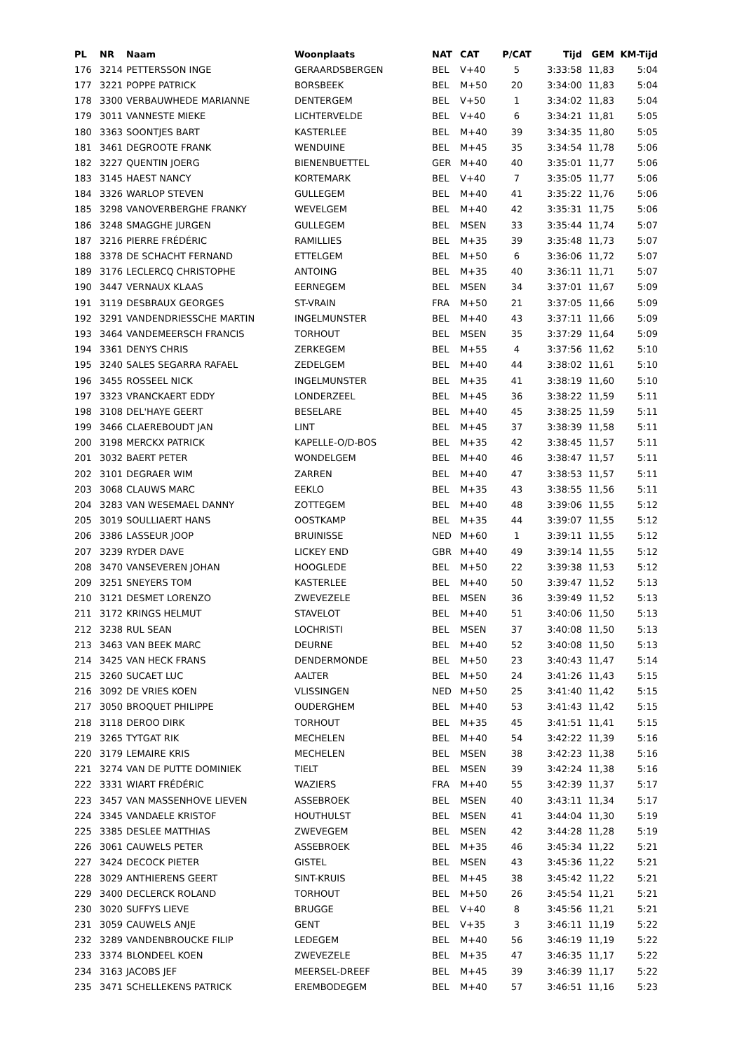| PL | NR | Naam | Woonplaats | NAT | CAT | P/CAT | Tijd | GEM | KM-Tijd |
| --- | --- | --- | --- | --- | --- | --- | --- | --- | --- |
| 176 | 3214 | PETTERSSON INGE | GERAARDSBERGEN | BEL | V+40 | 5 | 3:33:58 | 11,83 | 5:04 |
| 177 | 3221 | POPPE PATRICK | BORSBEEK | BEL | M+50 | 20 | 3:34:00 | 11,83 | 5:04 |
| 178 | 3300 | VERBAUWHEDE MARIANNE | DENTERGEM | BEL | V+50 | 1 | 3:34:02 | 11,83 | 5:04 |
| 179 | 3011 | VANNESTE MIEKE | LICHTERVELDE | BEL | V+40 | 6 | 3:34:21 | 11,81 | 5:05 |
| 180 | 3363 | SOONTJES BART | KASTERLEE | BEL | M+40 | 39 | 3:34:35 | 11,80 | 5:05 |
| 181 | 3461 | DEGROOTE FRANK | WENDUINE | BEL | M+45 | 35 | 3:34:54 | 11,78 | 5:06 |
| 182 | 3227 | QUENTIN JOERG | BIENENBUETTEL | GER | M+40 | 40 | 3:35:01 | 11,77 | 5:06 |
| 183 | 3145 | HAEST NANCY | KORTEMARK | BEL | V+40 | 7 | 3:35:05 | 11,77 | 5:06 |
| 184 | 3326 | WARLOP STEVEN | GULLEGEM | BEL | M+40 | 41 | 3:35:22 | 11,76 | 5:06 |
| 185 | 3298 | VANOVERBERGHE FRANKY | WEVELGEM | BEL | M+40 | 42 | 3:35:31 | 11,75 | 5:06 |
| 186 | 3248 | SMAGGHE JURGEN | GULLEGEM | BEL | MSEN | 33 | 3:35:44 | 11,74 | 5:07 |
| 187 | 3216 | PIERRE FRÉDÉRIC | RAMILLIES | BEL | M+35 | 39 | 3:35:48 | 11,73 | 5:07 |
| 188 | 3378 | DE SCHACHT FERNAND | ETTELGEM | BEL | M+50 | 6 | 3:36:06 | 11,72 | 5:07 |
| 189 | 3176 | LECLERCQ CHRISTOPHE | ANTOING | BEL | M+35 | 40 | 3:36:11 | 11,71 | 5:07 |
| 190 | 3447 | VERNAUX KLAAS | EERNEGEM | BEL | MSEN | 34 | 3:37:01 | 11,67 | 5:09 |
| 191 | 3119 | DESBRAUX GEORGES | ST-VRAIN | FRA | M+50 | 21 | 3:37:05 | 11,66 | 5:09 |
| 192 | 3291 | VANDENDRIESSCHE MARTIN | INGELMUNSTER | BEL | M+40 | 43 | 3:37:11 | 11,66 | 5:09 |
| 193 | 3464 | VANDEMEERSCH FRANCIS | TORHOUT | BEL | MSEN | 35 | 3:37:29 | 11,64 | 5:09 |
| 194 | 3361 | DENYS CHRIS | ZERKEGEM | BEL | M+55 | 4 | 3:37:56 | 11,62 | 5:10 |
| 195 | 3240 | SALES SEGARRA RAFAEL | ZEDELGEM | BEL | M+40 | 44 | 3:38:02 | 11,61 | 5:10 |
| 196 | 3455 | ROSSEEL NICK | INGELMUNSTER | BEL | M+35 | 41 | 3:38:19 | 11,60 | 5:10 |
| 197 | 3323 | VRANCKAERT EDDY | LONDERZEEL | BEL | M+45 | 36 | 3:38:22 | 11,59 | 5:11 |
| 198 | 3108 | DEL'HAYE GEERT | BESELARE | BEL | M+40 | 45 | 3:38:25 | 11,59 | 5:11 |
| 199 | 3466 | CLAEREBOUDT JAN | LINT | BEL | M+45 | 37 | 3:38:39 | 11,58 | 5:11 |
| 200 | 3198 | MERCKX PATRICK | KAPELLE-O/D-BOS | BEL | M+35 | 42 | 3:38:45 | 11,57 | 5:11 |
| 201 | 3032 | BAERT PETER | WONDELGEM | BEL | M+40 | 46 | 3:38:47 | 11,57 | 5:11 |
| 202 | 3101 | DEGRAER WIM | ZARREN | BEL | M+40 | 47 | 3:38:53 | 11,57 | 5:11 |
| 203 | 3068 | CLAUWS MARC | EEKLO | BEL | M+35 | 43 | 3:38:55 | 11,56 | 5:11 |
| 204 | 3283 | VAN WESEMAEL DANNY | ZOTTEGEM | BEL | M+40 | 48 | 3:39:06 | 11,55 | 5:12 |
| 205 | 3019 | SOULLIAERT HANS | OOSTKAMP | BEL | M+35 | 44 | 3:39:07 | 11,55 | 5:12 |
| 206 | 3386 | LASSEUR JOOP | BRUINISSE | NED | M+60 | 1 | 3:39:11 | 11,55 | 5:12 |
| 207 | 3239 | RYDER DAVE | LICKEY END | GBR | M+40 | 49 | 3:39:14 | 11,55 | 5:12 |
| 208 | 3470 | VANSEVEREN JOHAN | HOOGLEDE | BEL | M+50 | 22 | 3:39:38 | 11,53 | 5:12 |
| 209 | 3251 | SNEYERS TOM | KASTERLEE | BEL | M+40 | 50 | 3:39:47 | 11,52 | 5:13 |
| 210 | 3121 | DESMET LORENZO | ZWEVEZELE | BEL | MSEN | 36 | 3:39:49 | 11,52 | 5:13 |
| 211 | 3172 | KRINGS HELMUT | STAVELOT | BEL | M+40 | 51 | 3:40:06 | 11,50 | 5:13 |
| 212 | 3238 | RUL SEAN | LOCHRISTI | BEL | MSEN | 37 | 3:40:08 | 11,50 | 5:13 |
| 213 | 3463 | VAN BEEK MARC | DEURNE | BEL | M+40 | 52 | 3:40:08 | 11,50 | 5:13 |
| 214 | 3425 | VAN HECK FRANS | DENDERMONDE | BEL | M+50 | 23 | 3:40:43 | 11,47 | 5:14 |
| 215 | 3260 | SUCAET LUC | AALTER | BEL | M+50 | 24 | 3:41:26 | 11,43 | 5:15 |
| 216 | 3092 | DE VRIES KOEN | VLISSINGEN | NED | M+50 | 25 | 3:41:40 | 11,42 | 5:15 |
| 217 | 3050 | BROQUET PHILIPPE | OUDERGHEM | BEL | M+40 | 53 | 3:41:43 | 11,42 | 5:15 |
| 218 | 3118 | DEROO DIRK | TORHOUT | BEL | M+35 | 45 | 3:41:51 | 11,41 | 5:15 |
| 219 | 3265 | TYTGAT RIK | MECHELEN | BEL | M+40 | 54 | 3:42:22 | 11,39 | 5:16 |
| 220 | 3179 | LEMAIRE KRIS | MECHELEN | BEL | MSEN | 38 | 3:42:23 | 11,38 | 5:16 |
| 221 | 3274 | VAN DE PUTTE DOMINIEK | TIELT | BEL | MSEN | 39 | 3:42:24 | 11,38 | 5:16 |
| 222 | 3331 | WIART FRÉDÉRIC | WAZIERS | FRA | M+40 | 55 | 3:42:39 | 11,37 | 5:17 |
| 223 | 3457 | VAN MASSENHOVE LIEVEN | ASSEBROEK | BEL | MSEN | 40 | 3:43:11 | 11,34 | 5:17 |
| 224 | 3345 | VANDAELE KRISTOF | HOUTHULST | BEL | MSEN | 41 | 3:44:04 | 11,30 | 5:19 |
| 225 | 3385 | DESLEE MATTHIAS | ZWEVEGEM | BEL | MSEN | 42 | 3:44:28 | 11,28 | 5:19 |
| 226 | 3061 | CAUWELS PETER | ASSEBROEK | BEL | M+35 | 46 | 3:45:34 | 11,22 | 5:21 |
| 227 | 3424 | DECOCK PIETER | GISTEL | BEL | MSEN | 43 | 3:45:36 | 11,22 | 5:21 |
| 228 | 3029 | ANTHIERENS GEERT | SINT-KRUIS | BEL | M+45 | 38 | 3:45:42 | 11,22 | 5:21 |
| 229 | 3400 | DECLERCK ROLAND | TORHOUT | BEL | M+50 | 26 | 3:45:54 | 11,21 | 5:21 |
| 230 | 3020 | SUFFYS LIEVE | BRUGGE | BEL | V+40 | 8 | 3:45:56 | 11,21 | 5:21 |
| 231 | 3059 | CAUWELS ANJE | GENT | BEL | V+35 | 3 | 3:46:11 | 11,19 | 5:22 |
| 232 | 3289 | VANDENBROUCKE FILIP | LEDEGEM | BEL | M+40 | 56 | 3:46:19 | 11,19 | 5:22 |
| 233 | 3374 | BLONDEEL KOEN | ZWEVEZELE | BEL | M+35 | 47 | 3:46:35 | 11,17 | 5:22 |
| 234 | 3163 | JACOBS JEF | MEERSEL-DREEF | BEL | M+45 | 39 | 3:46:39 | 11,17 | 5:22 |
| 235 | 3471 | SCHELLEKENS PATRICK | EREMBODEGEM | BEL | M+40 | 57 | 3:46:51 | 11,16 | 5:23 |